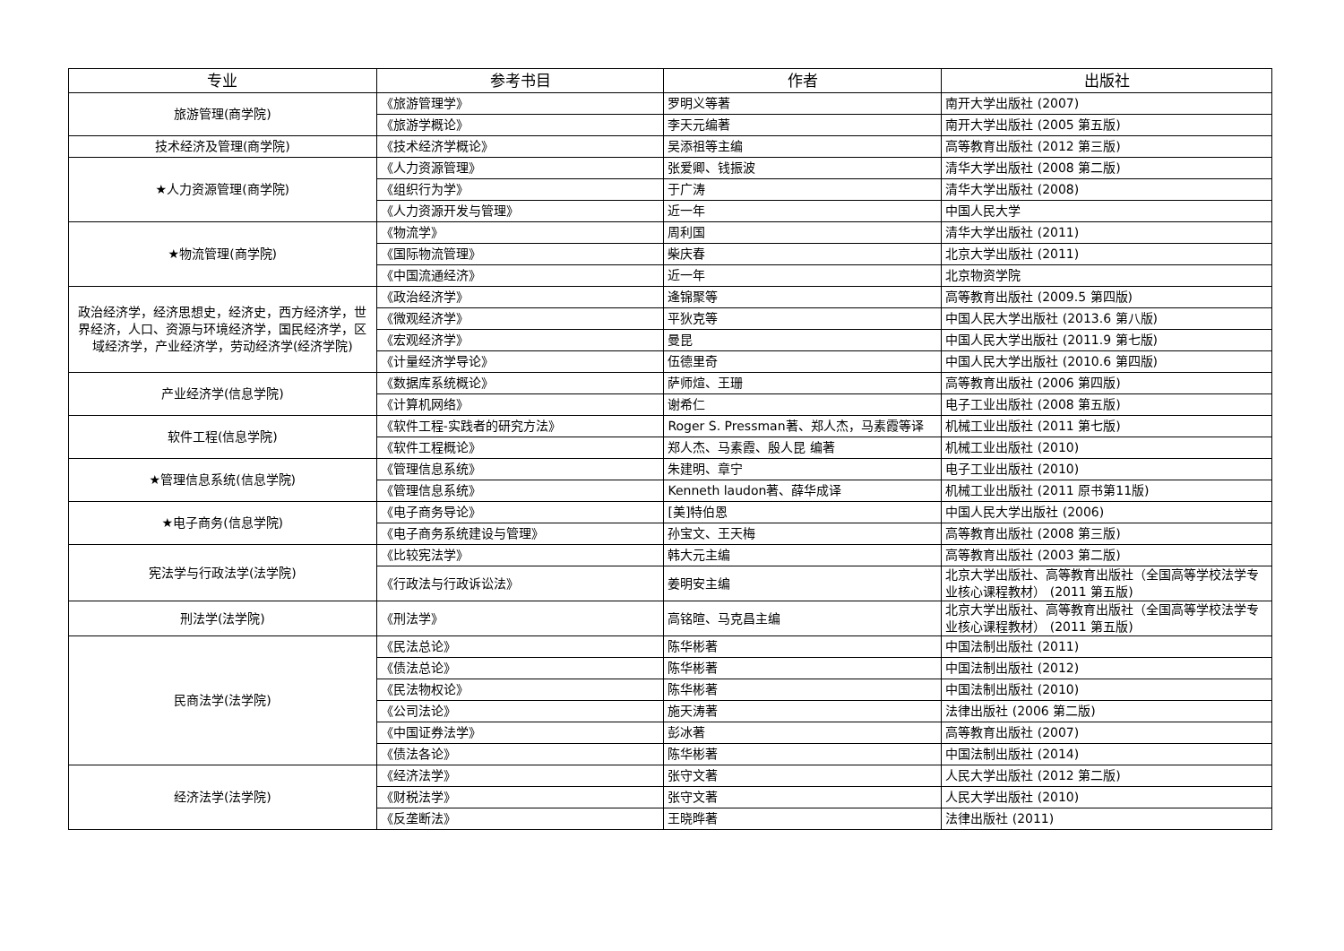| 专业 | 参考书目 | 作者 | 出版社 |
| --- | --- | --- | --- |
| 旅游管理(商学院) | 《旅游管理学》 | 罗明义等著 | 南开大学出版社 (2007) |
| | 《旅游学概论》 | 李天元编著 | 南开大学出版社 (2005 第五版) |
| 技术经济及管理(商学院) | 《技术经济学概论》 | 吴添祖等主编 | 高等教育出版社 (2012 第三版) |
| ★人力资源管理(商学院) | 《人力资源管理》 | 张爱卿、钱振波 | 清华大学出版社 (2008 第二版) |
| | 《组织行为学》 | 于广涛 | 清华大学出版社 (2008) |
| | 《人力资源开发与管理》 | 近一年 | 中国人民大学 |
| ★物流管理(商学院) | 《物流学》 | 周利国 | 清华大学出版社 (2011) |
| | 《国际物流管理》 | 柴庆春 | 北京大学出版社 (2011) |
| | 《中国流通经济》 | 近一年 | 北京物资学院 |
| 政治经济学，经济思想史，经济史，西方经济学，世界经济，人口、资源与环境经济学，国民经济学，区域经济学，产业经济学，劳动经济学(经济学院) | 《政治经济学》 | 逄锦聚等 | 高等教育出版社 (2009.5 第四版) |
| | 《微观经济学》 | 平狄克等 | 中国人民大学出版社 (2013.6 第八版) |
| | 《宏观经济学》 | 曼昆 | 中国人民大学出版社 (2011.9 第七版) |
| | 《计量经济学导论》 | 伍德里奇 | 中国人民大学出版社 (2010.6 第四版) |
| 产业经济学(信息学院) | 《数据库系统概论》 | 萨师煊、王珊 | 高等教育出版社 (2006 第四版) |
| | 《计算机网络》 | 谢希仁 | 电子工业出版社 (2008 第五版) |
| 软件工程(信息学院) | 《软件工程-实践者的研究方法》 | Roger S. Pressman著、郑人杰，马素霞等译 | 机械工业出版社 (2011 第七版) |
| | 《软件工程概论》 | 郑人杰、马素霞、殷人昆 编著 | 机械工业出版社 (2010) |
| ★管理信息系统(信息学院) | 《管理信息系统》 | 朱建明、章宁 | 电子工业出版社 (2010) |
| | 《管理信息系统》 | Kenneth laudon著、薛华成译 | 机械工业出版社 (2011 原书第11版) |
| ★电子商务(信息学院) | 《电子商务导论》 | [美]特伯恩 | 中国人民大学出版社 (2006) |
| | 《电子商务系统建设与管理》 | 孙宝文、王天梅 | 高等教育出版社 (2008 第三版) |
| 宪法学与行政法学(法学院) | 《比较宪法学》 | 韩大元主编 | 高等教育出版社 (2003 第二版) |
| | 《行政法与行政诉讼法》 | 姜明安主编 | 北京大学出版社、高等教育出版社（全国高等学校法学专业核心课程教材） (2011 第五版) |
| 刑法学(法学院) | 《刑法学》 | 高铭暄、马克昌主编 | 北京大学出版社、高等教育出版社（全国高等学校法学专业核心课程教材） (2011 第五版) |
| 民商法学(法学院) | 《民法总论》 | 陈华彬著 | 中国法制出版社 (2011) |
| | 《债法总论》 | 陈华彬著 | 中国法制出版社 (2012) |
| | 《民法物权论》 | 陈华彬著 | 中国法制出版社 (2010) |
| | 《公司法论》 | 施天涛著 | 法律出版社 (2006 第二版) |
| | 《中国证券法学》 | 彭冰著 | 高等教育出版社 (2007) |
| | 《债法各论》 | 陈华彬著 | 中国法制出版社 (2014) |
| 经济法学(法学院) | 《经济法学》 | 张守文著 | 人民大学出版社 (2012 第二版) |
| | 《财税法学》 | 张守文著 | 人民大学出版社 (2010) |
| | 《反垄断法》 | 王晓晔著 | 法律出版社 (2011) |